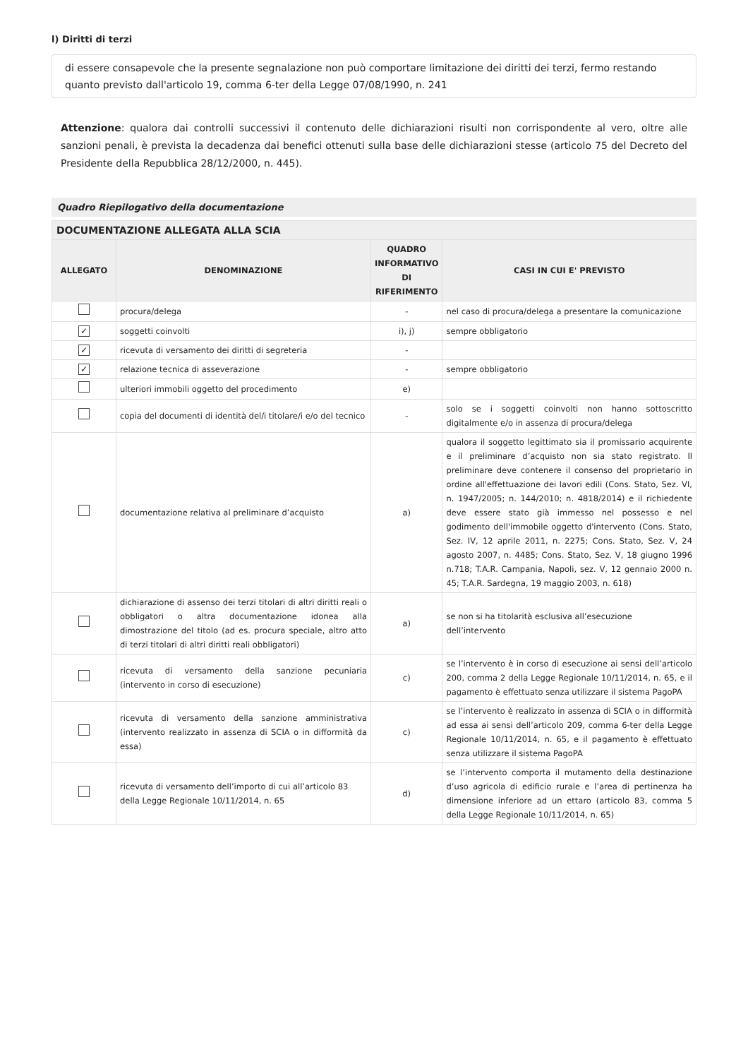l) Diritti di terzi
di essere consapevole che la presente segnalazione non può comportare limitazione dei diritti dei terzi, fermo restando quanto previsto dall'articolo 19, comma 6-ter della Legge 07/08/1990, n. 241
Attenzione: qualora dai controlli successivi il contenuto delle dichiarazioni risulti non corrispondente al vero, oltre alle sanzioni penali, è prevista la decadenza dai benefici ottenuti sulla base delle dichiarazioni stesse (articolo 75 del Decreto del Presidente della Repubblica 28/12/2000, n. 445).
Quadro Riepilogativo della documentazione
| DOCUMENTAZIONE ALLEGATA ALLA SCIA | | | |
| --- | --- | --- | --- |
| ALLEGATO | DENOMINAZIONE | QUADRO INFORMATIVO DI RIFERIMENTO | CASI IN CUI E' PREVISTO |
| | procura/delega | - | nel caso di procura/delega a presentare la comunicazione |
| ✓ | soggetti coinvolti | i), j) | sempre obbligatorio |
| ✓ | ricevuta di versamento dei diritti di segreteria | - | |
| ✓ | relazione tecnica di asseverazione | - | sempre obbligatorio |
| | ulteriori immobili oggetto del procedimento | e) | |
| | copia del documenti di identità del/i titolare/i e/o del tecnico | - | solo se i soggetti coinvolti non hanno sottoscritto digitalmente e/o in assenza di procura/delega |
| | documentazione relativa al preliminare d’acquisto | a) | qualora il soggetto legittimato sia il promissario acquirente e il preliminare d’acquisto non sia stato registrato. Il preliminare deve contenere il consenso del proprietario in ordine all'effettuazione dei lavori edili (Cons. Stato, Sez. VI, n. 1947/2005; n. 144/2010; n. 4818/2014) e il richiedente deve essere stato già immesso nel possesso e nel godimento dell'immobile oggetto d'intervento (Cons. Stato, Sez. IV, 12 aprile 2011, n. 2275; Cons. Stato, Sez. V, 24 agosto 2007, n. 4485; Cons. Stato, Sez. V, 18 giugno 1996 n.718; T.A.R. Campania, Napoli, sez. V, 12 gennaio 2000 n. 45; T.A.R. Sardegna, 19 maggio 2003, n. 618) |
| | dichiarazione di assenso dei terzi titolari di altri diritti reali o obbligatori o altra documentazione idonea alla dimostrazione del titolo (ad es. procura speciale, altro atto di terzi titolari di altri diritti reali obbligatori) | a) | se non si ha titolarità esclusiva all’esecuzione dell’intervento |
| | ricevuta di versamento della sanzione pecuniaria (intervento in corso di esecuzione) | c) | se l’intervento è in corso di esecuzione ai sensi dell’articolo 200, comma 2 della Legge Regionale 10/11/2014, n. 65, e il pagamento è effettuato senza utilizzare il sistema PagoPA |
| | ricevuta di versamento della sanzione amministrativa (intervento realizzato in assenza di SCIA o in difformità da essa) | c) | se l’intervento è realizzato in assenza di SCIA o in difformità ad essa ai sensi dell’articolo 209, comma 6-ter della Legge Regionale 10/11/2014, n. 65, e il pagamento è effettuato senza utilizzare il sistema PagoPA |
| | ricevuta di versamento dell’importo di cui all’articolo 83 della Legge Regionale 10/11/2014, n. 65 | d) | se l’intervento comporta il mutamento della destinazione d’uso agricola di edificio rurale e l’area di pertinenza ha dimensione inferiore ad un ettaro (articolo 83, comma 5 della Legge Regionale 10/11/2014, n. 65) |